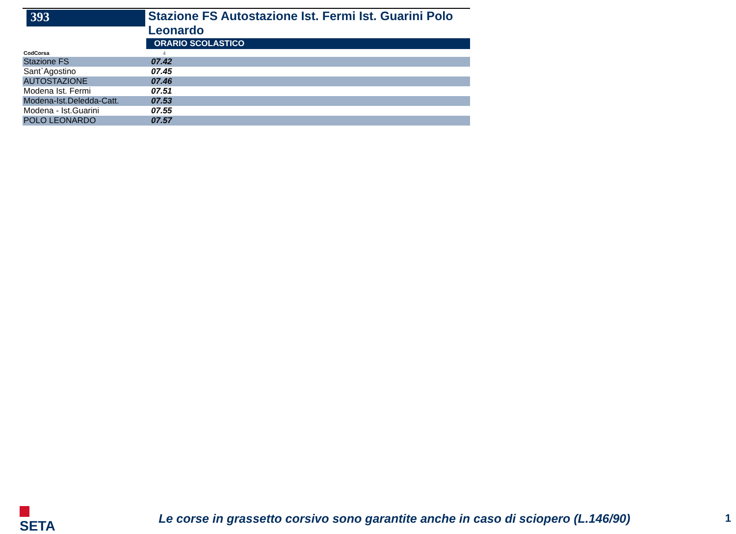393
Stazione FS Autostazione Ist. Fermi Ist. Guarini Polo Leonardo
ORARIO SCOLASTICO
| CodCorsa | 4 |
| Stazione FS | 07.42 |
| Sant`Agostino | 07.45 |
| AUTOSTAZIONE | 07.46 |
| Modena Ist. Fermi | 07.51 |
| Modena-Ist.Deledda-Catt. | 07.53 |
| Modena - Ist.Guarini | 07.55 |
| POLO LEONARDO | 07.57 |
SETA
Le corse in grassetto corsivo sono garantite anche in caso di sciopero (L.146/90)
1